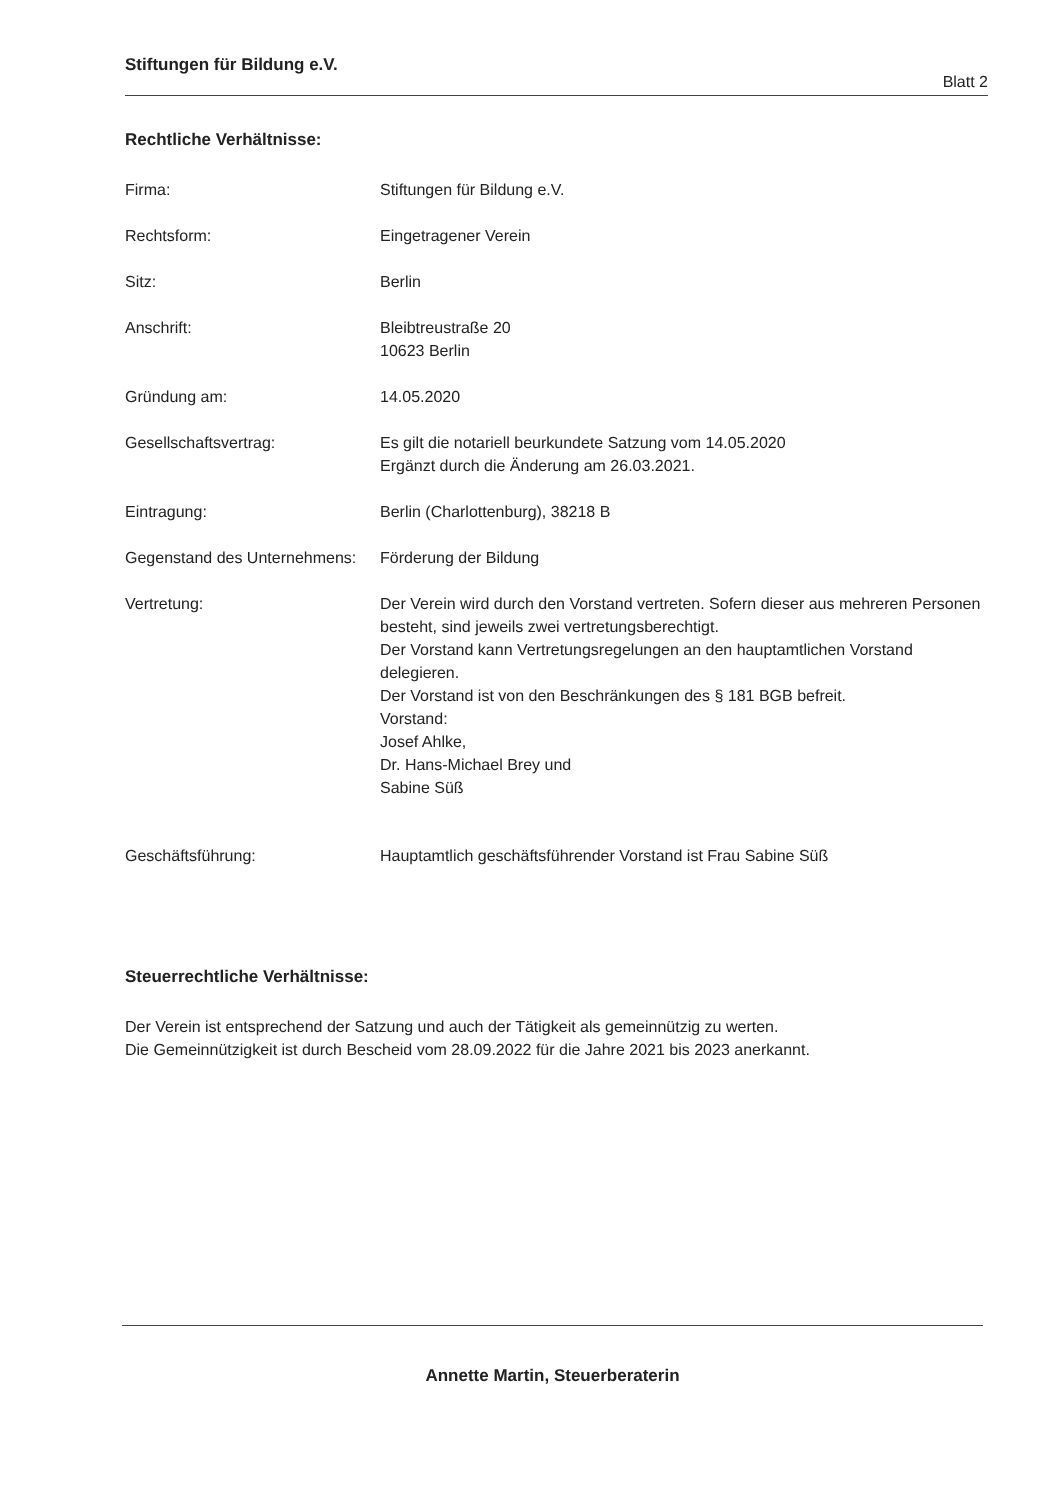Stiftungen für Bildung e.V.
Blatt 2
Rechtliche Verhältnisse:
Firma: Stiftungen für Bildung e.V.
Rechtsform: Eingetragener Verein
Sitz: Berlin
Anschrift: Bleibtreustraße 20
10623 Berlin
Gründung am: 14.05.2020
Gesellschaftsvertrag: Es gilt die notariell beurkundete Satzung vom 14.05.2020
Ergänzt durch die Änderung am 26.03.2021.
Eintragung: Berlin (Charlottenburg), 38218 B
Gegenstand des Unternehmens:
Förderung der Bildung
Vertretung: Der Verein wird durch den Vorstand vertreten. Sofern dieser aus mehreren Personen besteht, sind jeweils zwei vertretungsberechtigt.
Der Vorstand kann Vertretungsregelungen an den hauptamtlichen Vorstand delegieren.
Der Vorstand ist von den Beschränkungen des § 181 BGB befreit.
Vorstand:
Josef Ahlke,
Dr. Hans-Michael Brey und
Sabine Süß
Geschäftsführung: Hauptamtlich geschäftsführender Vorstand ist Frau Sabine Süß
Steuerrechtliche Verhältnisse:
Der Verein ist entsprechend der Satzung und auch der Tätigkeit als gemeinnützig zu werten.
Die Gemeinnützigkeit ist durch Bescheid vom 28.09.2022 für die Jahre 2021 bis 2023 anerkannt.
Annette Martin, Steuerberaterin